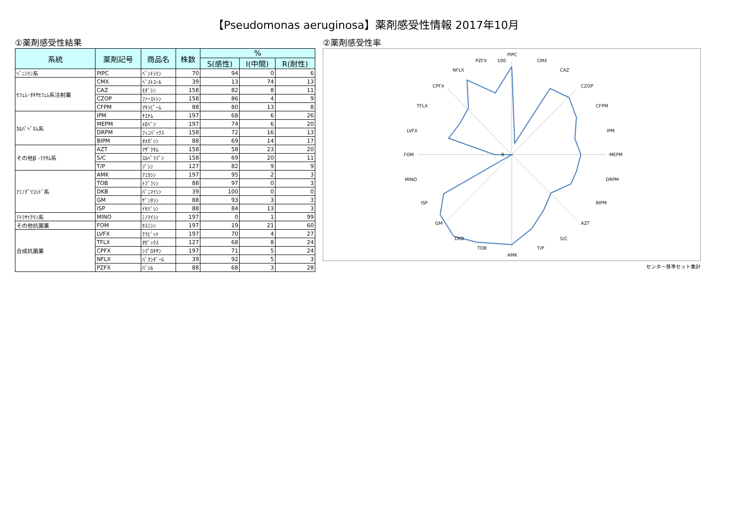【Pseudomonas aeruginosa】薬剤感受性情報 2017年10月
①薬剤感受性結果
| 系統 | 薬剤記号 | 商品名 | 株数 | % | | |
| --- | --- | --- | --- | --- | --- | --- |
| | | | | S(感性) | I(中間) | R(耐性) |
| ﾍﾟﾆｼﾘﾝ系 | PIPC | ﾍﾟﾝﾄｼﾘﾝ | 70 | 94 | 0 | 6 |
| ｾﾌｪﾑ･ｵｷｻｾﾌｪﾑ系注射薬 | CMX | ﾍﾞｽﾄｺｰﾙ | 39 | 13 | 74 | 13 |
| | CAZ | ﾓﾀﾞｼﾝ | 158 | 82 | 8 | 11 |
| | CZOP | ﾌｧｰｽﾄｼﾝ | 158 | 86 | 4 | 9 |
| | CFPM | ﾏｷｼﾋﾟｰﾑ | 88 | 80 | 13 | 8 |
| ｶﾙﾊﾞﾍﾟﾈﾑ系 | IPM | ﾁｴﾅﾑ | 197 | 68 | 6 | 26 |
| | MEPM | ﾒﾛﾍﾟﾝ | 197 | 74 | 6 | 20 |
| | DRPM | ﾌｨﾆﾊﾞｯｸｽ | 158 | 72 | 16 | 13 |
| | BIPM | ｵﾒｶﾞｼﾝ | 88 | 69 | 14 | 17 |
| その他β -ﾗｸﾀﾑ系 | AZT | ｱｻﾞｸﾀﾑ | 158 | 58 | 23 | 20 |
| | S/C | ｽﾙﾍﾟﾗｿﾞﾝ | 158 | 69 | 20 | 11 |
| | T/P | ｿﾞｼﾝ | 127 | 82 | 9 | 9 |
| ｱﾐﾉｸﾞﾘｺｼﾄﾞ系 | AMK | ｱﾐｶｼﾝ | 197 | 95 | 2 | 3 |
| | TOB | ﾄﾌﾞﾗｼﾝ | 88 | 97 | 0 | 3 |
| | DKB | ﾊﾟﾆﾏｲｼﾝ | 39 | 100 | 0 | 0 |
| | GM | ｹﾞﾝﾀｼﾝ | 88 | 93 | 3 | 3 |
| | ISP | ｲｾﾊﾟｼﾝ | 88 | 84 | 13 | 3 |
| ﾃﾄﾗｻｲｸﾘﾝ系 | MINO | ﾐﾉﾏｲｼﾝ | 197 | 0 | 1 | 99 |
| その他抗菌薬 | FOM | ﾎｽﾐｼﾝ | 197 | 19 | 21 | 60 |
| 合成抗菌薬 | LVFX | ｸﾗﾋﾞｯﾄ | 197 | 70 | 4 | 27 |
| | TFLX | ｵｾﾞｯｸｽ | 127 | 68 | 8 | 24 |
| | CPFX | ｼﾌﾟﾛｷｻﾝ | 197 | 71 | 5 | 24 |
| | NFLX | ﾊﾞｸｼﾀﾞｰﾙ | 39 | 92 | 5 | 3 |
| | PZFX | ﾊﾟｼﾙ | 88 | 68 | 3 | 28 |
②薬剤感受性率
PIPC
CMX
CAZ
CZOP
CFPM
IPM
MEPM
DRPM
BIPM
AZT
S/C
T/P
AMK
TOB
DKB
GM
ISP
MINO
FOM
LVFX
TFLX
CPFX
NFLX
PZFX
100
0
センター基準セット集計